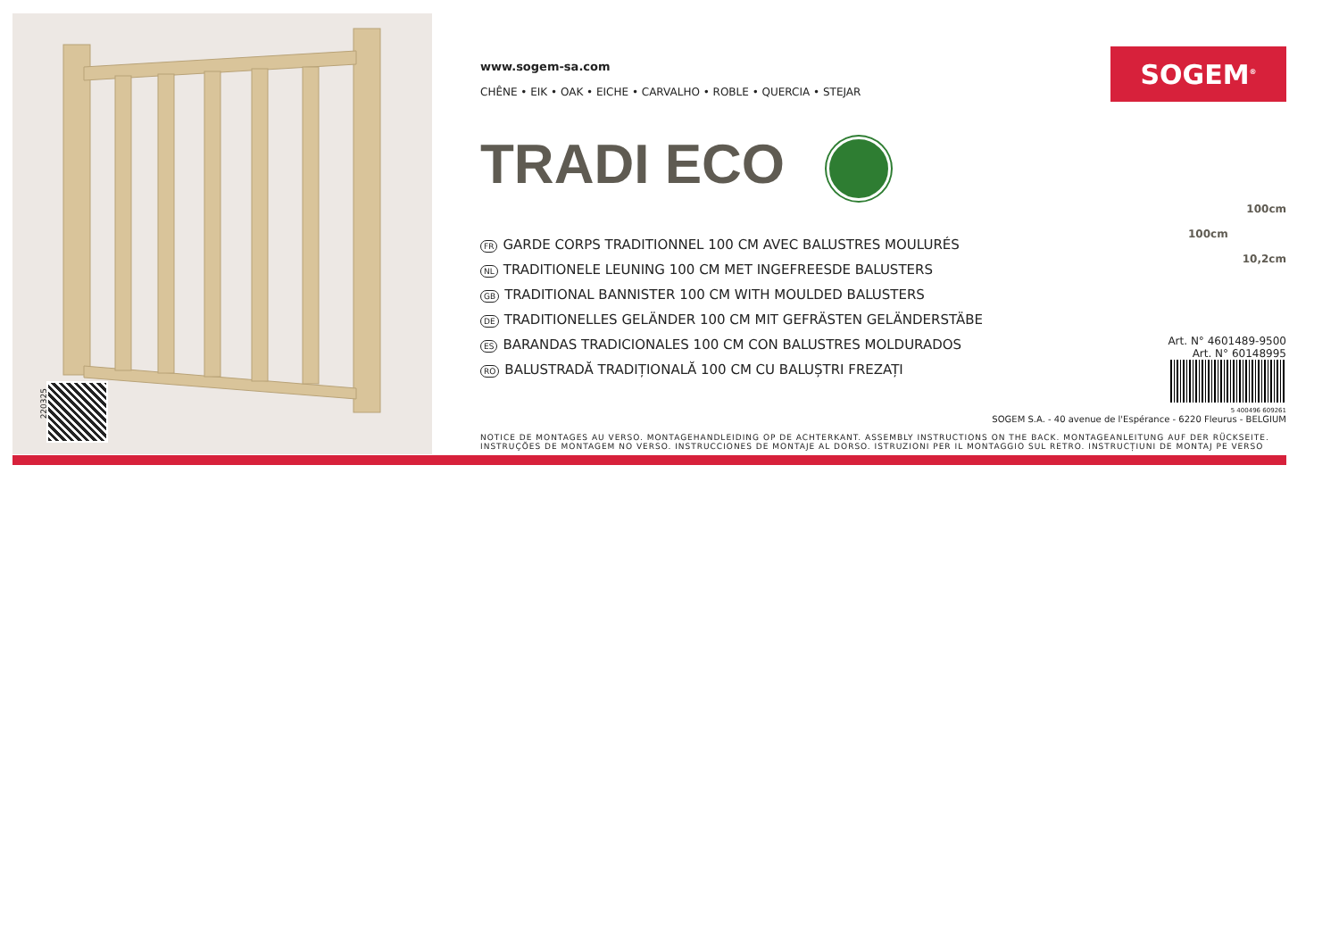220325
www.sogem-sa.com
CHÊNE • EIK • OAK • EICHE • CARVALHO • ROBLE • QUERCIA • STEJAR
TRADI ECO
FR GARDE CORPS TRADITIONNEL 100 CM AVEC BALUSTRES MOULURÉS
NL TRADITIONELE LEUNING 100 CM MET INGEFREESDE BALUSTERS
GB TRADITIONAL BANNISTER 100 CM WITH MOULDED BALUSTERS
DE TRADITIONELLES GELÄNDER 100 CM MIT GEFRÄSTEN GELÄNDERSTÄBE
ES BARANDAS TRADICIONALES 100 CM CON BALUSTRES MOLDURADOS
RO BALUSTRADĂ TRADIȚIONALĂ 100 CM CU BALUȘTRI FREZAȚI
SOGEM<sup>®</sup>
100cm
100cm
10,2cm
Art. N° 4601489-9500
Art. N° 60148995
5 400496 609261
SOGEM S.A. - 40 avenue de l'Espérance - 6220 Fleurus - BELGIUM
NOTICE DE MONTAGES AU VERSO. MONTAGEHANDLEIDING OP DE ACHTERKANT. ASSEMBLY INSTRUCTIONS ON THE BACK. MONTAGEANLEITUNG AUF DER RÜCKSEITE. INSTRUÇÕES DE MONTAGEM NO VERSO. INSTRUCCIONES DE MONTAJE AL DORSO. ISTRUZIONI PER IL MONTAGGIO SUL RETRO. INSTRUCȚIUNI DE MONTAJ PE VERSO